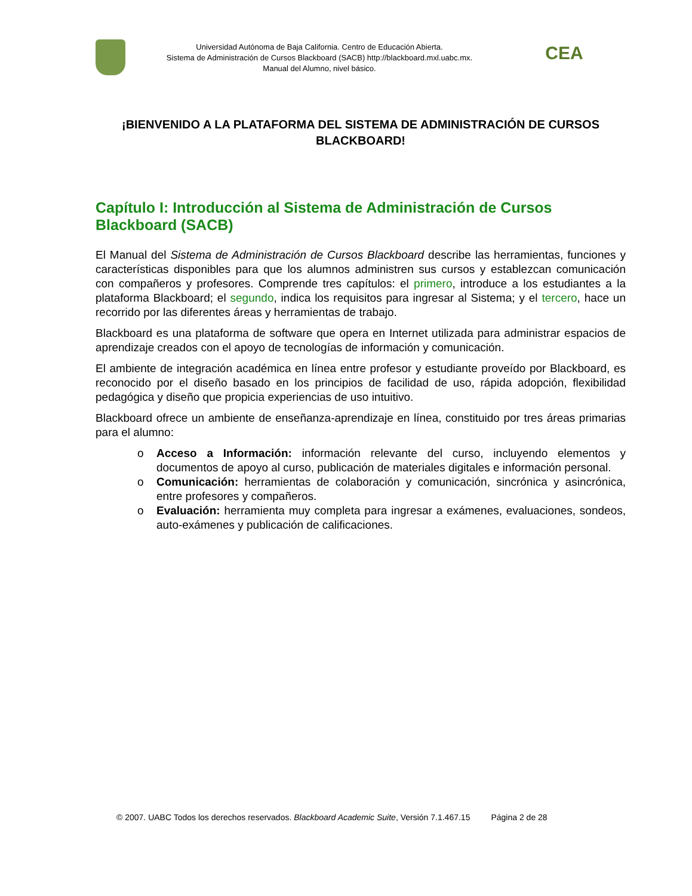Universidad Autónoma de Baja California. Centro de Educación Abierta.
Sistema de Administración de Cursos Blackboard (SACB) http://blackboard.mxl.uabc.mx.
Manual del Alumno, nivel básico.
CEA
¡BIENVENIDO A LA PLATAFORMA DEL SISTEMA DE ADMINISTRACIÓN DE CURSOS BLACKBOARD!
Capítulo I: Introducción al Sistema de Administración de Cursos Blackboard (SACB)
El Manual del Sistema de Administración de Cursos Blackboard describe las herramientas, funciones y características disponibles para que los alumnos administren sus cursos y establezcan comunicación con compañeros y profesores. Comprende tres capítulos: el primero, introduce a los estudiantes a la plataforma Blackboard; el segundo, indica los requisitos para ingresar al Sistema; y el tercero, hace un recorrido por las diferentes áreas y herramientas de trabajo.
Blackboard es una plataforma de software que opera en Internet utilizada para administrar espacios de aprendizaje creados con el apoyo de tecnologías de información y comunicación.
El ambiente de integración académica en línea entre profesor y estudiante proveído por Blackboard, es reconocido por el diseño basado en los principios de facilidad de uso, rápida adopción, flexibilidad pedagógica y diseño que propicia experiencias de uso intuitivo.
Blackboard ofrece un ambiente de enseñanza-aprendizaje en línea, constituido por tres áreas primarias para el alumno:
o Acceso a Información: información relevante del curso, incluyendo elementos y documentos de apoyo al curso, publicación de materiales digitales e información personal.
o Comunicación: herramientas de colaboración y comunicación, sincrónica y asincrónica, entre profesores y compañeros.
o Evaluación: herramienta muy completa para ingresar a exámenes, evaluaciones, sondeos, auto-exámenes y publicación de calificaciones.
© 2007. UABC Todos los derechos reservados. Blackboard Academic Suite, Versión 7.1.467.15 Página 2 de 28